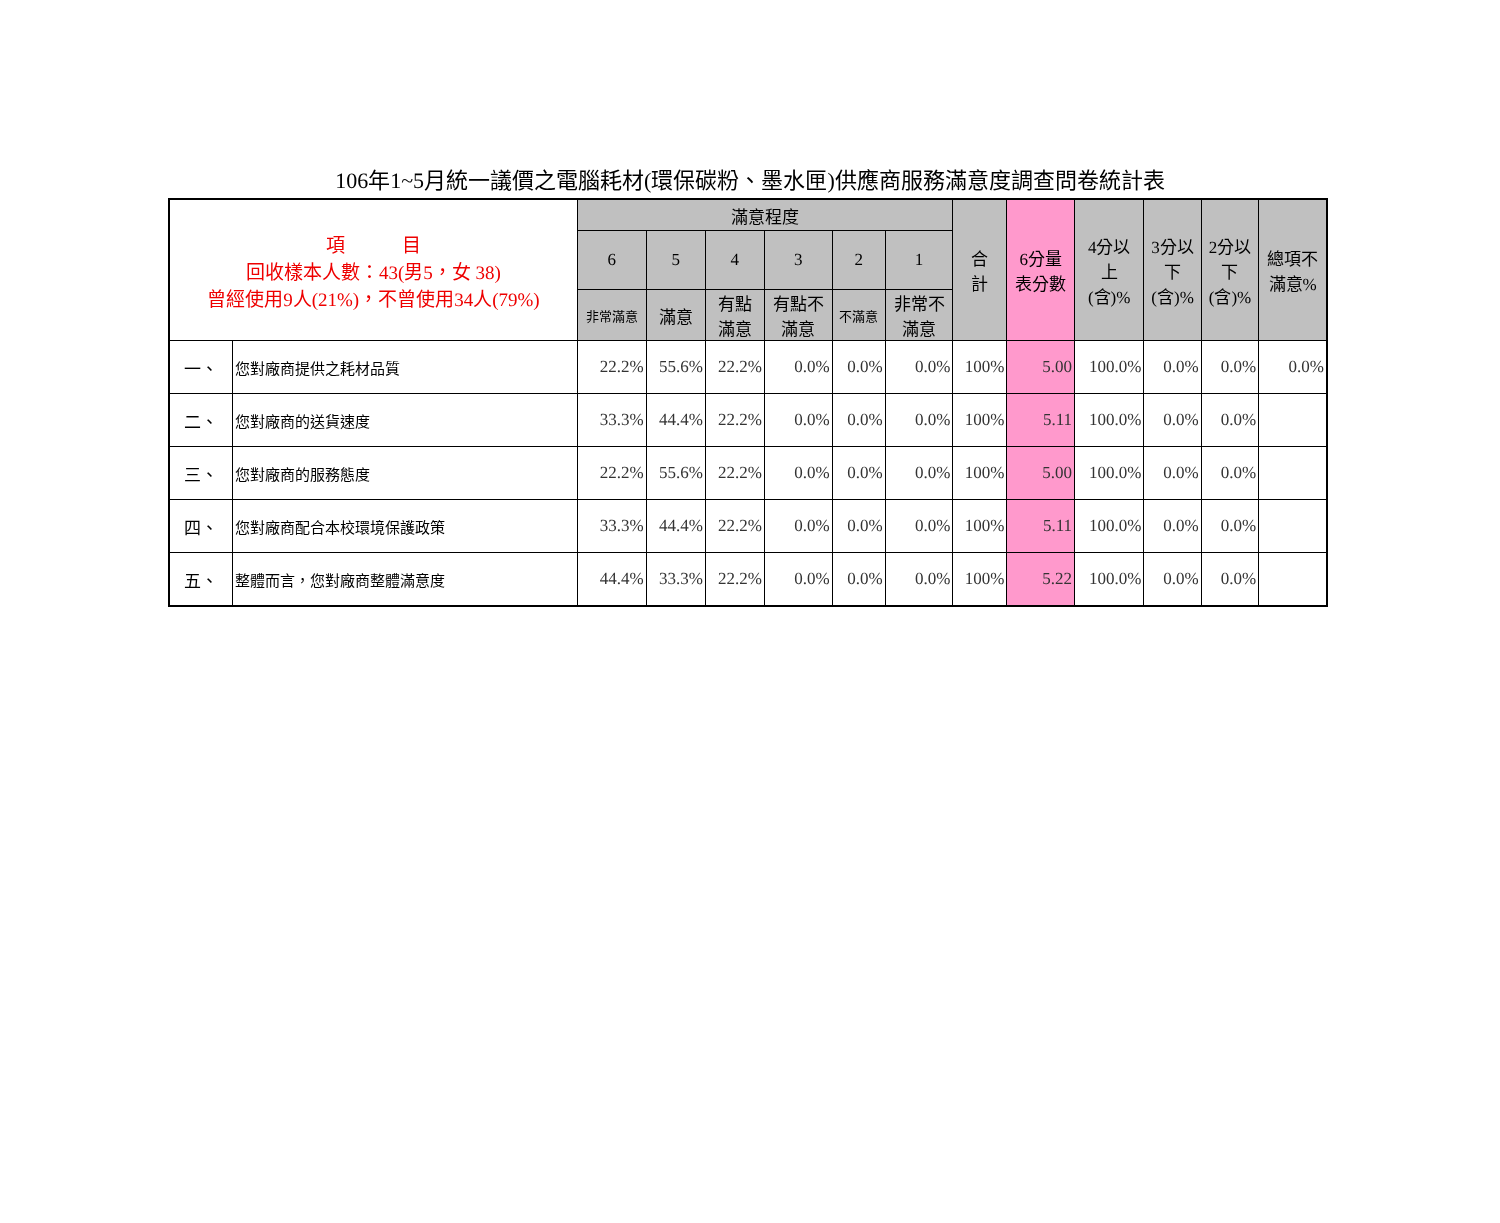106年1~5月統一議價之電腦耗材(環保碳粉、墨水匣)供應商服務滿意度調查問卷統計表
| 項 目 回收樣本人數：43(男5，女 38) 曾經使用9人(21%)，不曾使用34人(79%) | | 滿意程度 | | | | | | 合 計 | 6分量 表分數 | 4分以 上 (含)% | 3分以 下 (含)% | 2分以 下 (含)% | 總項不 滿意% |
| --- | --- | --- | --- | --- | --- | --- | --- | --- | --- | --- | --- | --- | --- |
| | | 6 | 5 | 4 | 3 | 2 | 1 | | | | | | |
| | | 非常滿意 | 滿意 | 有點 滿意 | 有點不 滿意 | 不滿意 | 非常不 滿意 | | | | | | |
| 一、 | 您對廠商提供之耗材品質 | 22.2% | 55.6% | 22.2% | 0.0% | 0.0% | 0.0% | 100% | 5.00 | 100.0% | 0.0% | 0.0% | 0.0% |
| 二、 | 您對廠商的送貨速度 | 33.3% | 44.4% | 22.2% | 0.0% | 0.0% | 0.0% | 100% | 5.11 | 100.0% | 0.0% | 0.0% | |
| 三、 | 您對廠商的服務態度 | 22.2% | 55.6% | 22.2% | 0.0% | 0.0% | 0.0% | 100% | 5.00 | 100.0% | 0.0% | 0.0% | |
| 四、 | 您對廠商配合本校環境保護政策 | 33.3% | 44.4% | 22.2% | 0.0% | 0.0% | 0.0% | 100% | 5.11 | 100.0% | 0.0% | 0.0% | |
| 五、 | 整體而言，您對廠商整體滿意度 | 44.4% | 33.3% | 22.2% | 0.0% | 0.0% | 0.0% | 100% | 5.22 | 100.0% | 0.0% | 0.0% | |